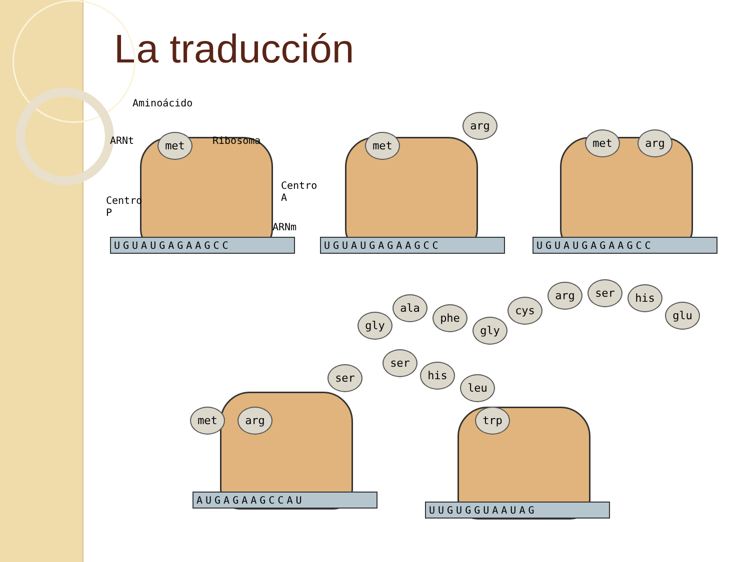La traducción
Aminoácido
ARNt Ribosoma
Centro
A
Centro
P
ARNm
met met
arg
met arg
UGUAUGAGAAGCC UGUAUGAGAAGCC UGUAUGAGAAGCC
gly
ala
phe
gly
cys
arg ser his
glu
ser
his
leu
ser
met arg trp
AUGAGAAGCCAU
UUGUGGUAAUAG